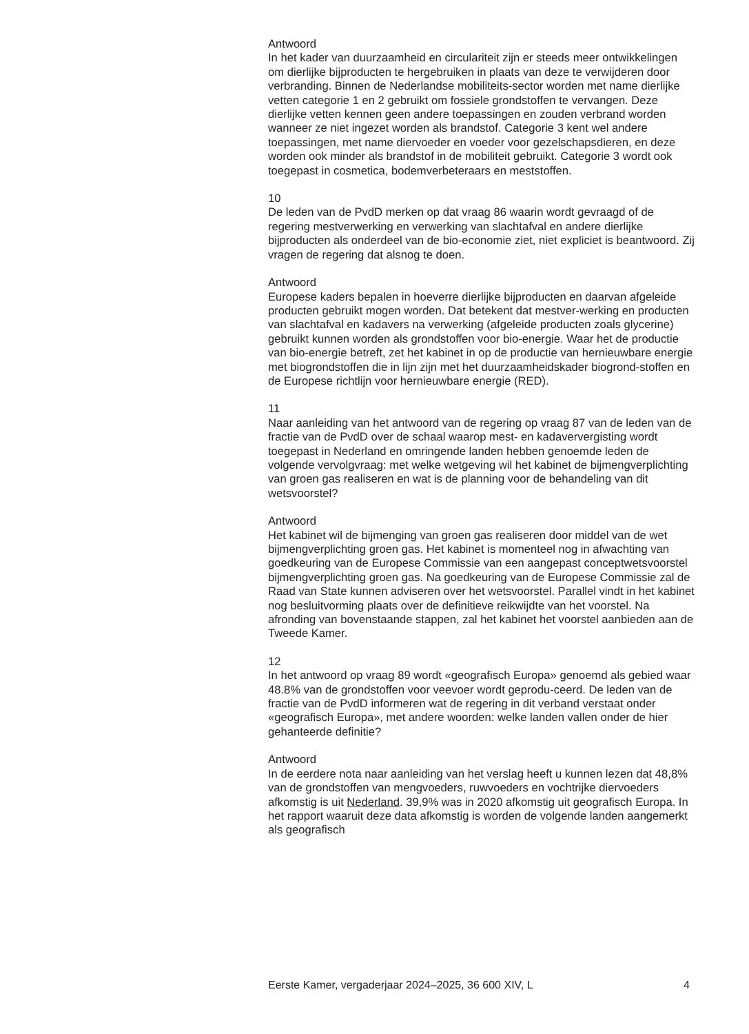Antwoord
In het kader van duurzaamheid en circulariteit zijn er steeds meer ontwikkelingen om dierlijke bijproducten te hergebruiken in plaats van deze te verwijderen door verbranding. Binnen de Nederlandse mobiliteits-sector worden met name dierlijke vetten categorie 1 en 2 gebruikt om fossiele grondstoffen te vervangen. Deze dierlijke vetten kennen geen andere toepassingen en zouden verbrand worden wanneer ze niet ingezet worden als brandstof. Categorie 3 kent wel andere toepassingen, met name diervoeder en voeder voor gezelschapsdieren, en deze worden ook minder als brandstof in de mobiliteit gebruikt. Categorie 3 wordt ook toegepast in cosmetica, bodemverbeteraars en meststoffen.
10
De leden van de PvdD merken op dat vraag 86 waarin wordt gevraagd of de regering mestverwerking en verwerking van slachtafval en andere dierlijke bijproducten als onderdeel van de bio-economie ziet, niet expliciet is beantwoord. Zij vragen de regering dat alsnog te doen.
Antwoord
Europese kaders bepalen in hoeverre dierlijke bijproducten en daarvan afgeleide producten gebruikt mogen worden. Dat betekent dat mestver-werking en producten van slachtafval en kadavers na verwerking (afgeleide producten zoals glycerine) gebruikt kunnen worden als grondstoffen voor bio-energie. Waar het de productie van bio-energie betreft, zet het kabinet in op de productie van hernieuwbare energie met biogrondstoffen die in lijn zijn met het duurzaamheidskader biogrond-stoffen en de Europese richtlijn voor hernieuwbare energie (RED).
11
Naar aanleiding van het antwoord van de regering op vraag 87 van de leden van de fractie van de PvdD over de schaal waarop mest- en kadaververgisting wordt toegepast in Nederland en omringende landen hebben genoemde leden de volgende vervolgvraag: met welke wetgeving wil het kabinet de bijmengverplichting van groen gas realiseren en wat is de planning voor de behandeling van dit wetsvoorstel?
Antwoord
Het kabinet wil de bijmenging van groen gas realiseren door middel van de wet bijmengverplichting groen gas. Het kabinet is momenteel nog in afwachting van goedkeuring van de Europese Commissie van een aangepast conceptwetsvoorstel bijmengverplichting groen gas. Na goedkeuring van de Europese Commissie zal de Raad van State kunnen adviseren over het wetsvoorstel. Parallel vindt in het kabinet nog besluitvorming plaats over de definitieve reikwijdte van het voorstel. Na afronding van bovenstaande stappen, zal het kabinet het voorstel aanbieden aan de Tweede Kamer.
12
In het antwoord op vraag 89 wordt «geografisch Europa» genoemd als gebied waar 48.8% van de grondstoffen voor veevoer wordt geprodu-ceerd. De leden van de fractie van de PvdD informeren wat de regering in dit verband verstaat onder «geografisch Europa», met andere woorden: welke landen vallen onder de hier gehanteerde definitie?
Antwoord
In de eerdere nota naar aanleiding van het verslag heeft u kunnen lezen dat 48,8% van de grondstoffen van mengvoeders, ruwvoeders en vochtrijke diervoeders afkomstig is uit Nederland. 39,9% was in 2020 afkomstig uit geografisch Europa. In het rapport waaruit deze data afkomstig is worden de volgende landen aangemerkt als geografisch
Eerste Kamer, vergaderjaar 2024–2025, 36 600 XIV, L 4